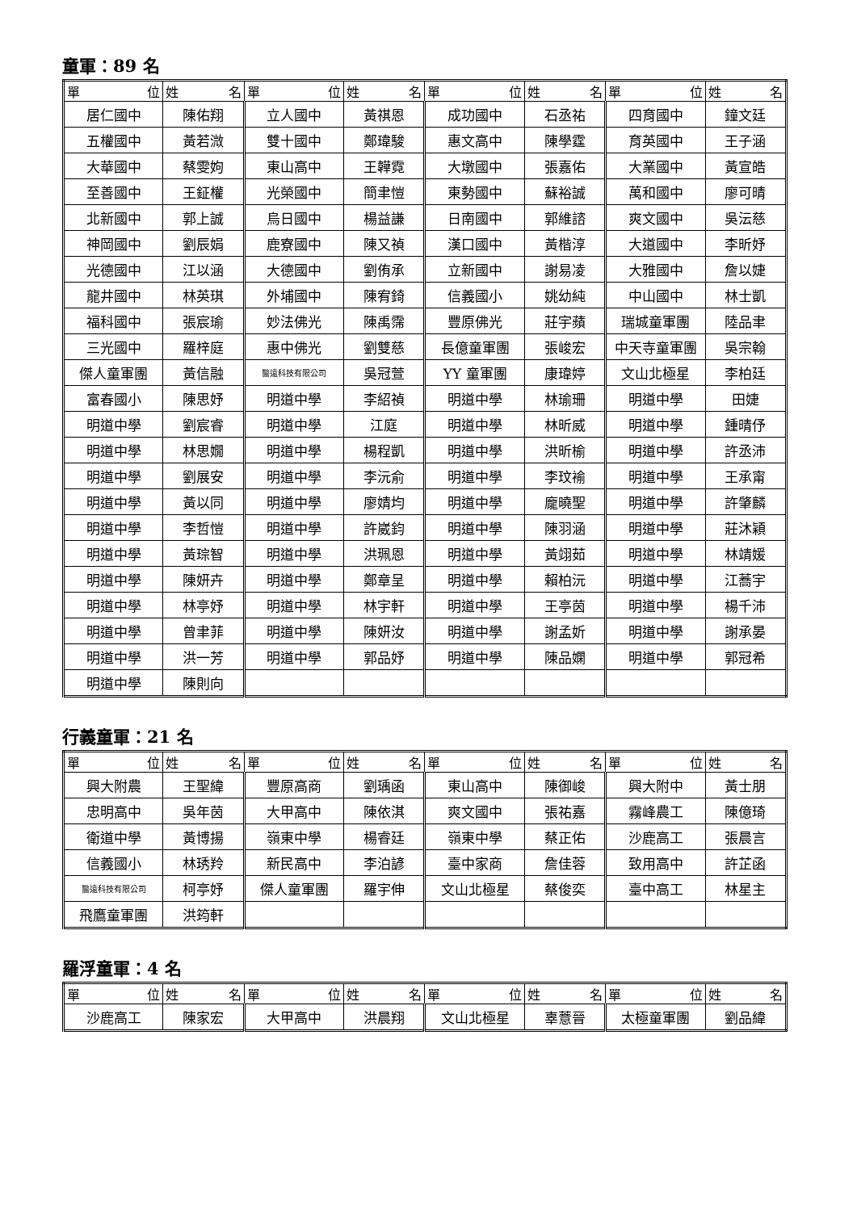童軍：89 名
| 單 位 | 姓 名 | 單 位 | 姓 名 | 單 位 | 姓 名 | 單 位 | 姓 名 |
| --- | --- | --- | --- | --- | --- | --- | --- |
| 居仁國中 | 陳佑翔 | 立人國中 | 黃祺恩 | 成功國中 | 石丞祐 | 四育國中 | 鐘文廷 |
| 五權國中 | 黃若溦 | 雙十國中 | 鄭瑋駿 | 惠文高中 | 陳學霆 | 育英國中 | 王子涵 |
| 大華國中 | 蔡雯姁 | 東山高中 | 王韡霓 | 大墩國中 | 張嘉佑 | 大業國中 | 黃宣皓 |
| 至善國中 | 王鉦權 | 光榮國中 | 簡聿愷 | 東勢國中 | 蘇裕誠 | 萬和國中 | 廖可晴 |
| 北新國中 | 郭上誠 | 烏日國中 | 楊益謙 | 日南國中 | 郭維諮 | 爽文國中 | 吳沄慈 |
| 神岡國中 | 劉辰娟 | 鹿寮國中 | 陳又禎 | 漢口國中 | 黃楷淳 | 大道國中 | 李昕妤 |
| 光德國中 | 江以涵 | 大德國中 | 劉侑承 | 立新國中 | 謝易凌 | 大雅國中 | 詹以婕 |
| 龍井國中 | 林英琪 | 外埔國中 | 陳宥錡 | 信義國小 | 姚幼純 | 中山國中 | 林士凱 |
| 福科國中 | 張宸瑜 | 妙法佛光 | 陳禹霈 | 豐原佛光 | 莊宇蘋 | 瑞城童軍團 | 陸品聿 |
| 三光國中 | 羅梓庭 | 惠中佛光 | 劉雙慈 | 長億童軍團 | 張峻宏 | 中天寺童軍團 | 吳宗翰 |
| 傑人童軍團 | 黃信融 | 醫遠科技有限公司 | 吳冠萱 | YY 童軍團 | 康瑋婷 | 文山北極星 | 李柏廷 |
| 富春國小 | 陳思妤 | 明道中學 | 李紹禎 | 明道中學 | 林瑜珊 | 明道中學 | 田婕 |
| 明道中學 | 劉宸睿 | 明道中學 | 江庭 | 明道中學 | 林昕威 | 明道中學 | 鍾晴伃 |
| 明道中學 | 林思嫺 | 明道中學 | 楊程凱 | 明道中學 | 洪昕榆 | 明道中學 | 許丞沛 |
| 明道中學 | 劉展安 | 明道中學 | 李沅俞 | 明道中學 | 李玟褕 | 明道中學 | 王承甯 |
| 明道中學 | 黃以同 | 明道中學 | 廖婧均 | 明道中學 | 龐曉聖 | 明道中學 | 許肇麟 |
| 明道中學 | 李哲愷 | 明道中學 | 許崴鈞 | 明道中學 | 陳羽涵 | 明道中學 | 莊沐穎 |
| 明道中學 | 黃琮智 | 明道中學 | 洪珮恩 | 明道中學 | 黃翊茹 | 明道中學 | 林靖媛 |
| 明道中學 | 陳妍卉 | 明道中學 | 鄭章呈 | 明道中學 | 賴柏沅 | 明道中學 | 江蕎宇 |
| 明道中學 | 林亭妤 | 明道中學 | 林宇軒 | 明道中學 | 王亭茵 | 明道中學 | 楊千沛 |
| 明道中學 | 曾聿菲 | 明道中學 | 陳妍汝 | 明道中學 | 謝孟妡 | 明道中學 | 謝承晏 |
| 明道中學 | 洪一芳 | 明道中學 | 郭品妤 | 明道中學 | 陳品嫻 | 明道中學 | 郭冠希 |
| 明道中學 | 陳則向 | | | | | | |
行義童軍：21 名
| 單 位 | 姓 名 | 單 位 | 姓 名 | 單 位 | 姓 名 | 單 位 | 姓 名 |
| --- | --- | --- | --- | --- | --- | --- | --- |
| 興大附農 | 王聖緯 | 豐原高商 | 劉瑀函 | 東山高中 | 陳御峻 | 興大附中 | 黃士朋 |
| 忠明高中 | 吳年茵 | 大甲高中 | 陳依淇 | 爽文國中 | 張祐嘉 | 霧峰農工 | 陳億琦 |
| 衛道中學 | 黃博揚 | 嶺東中學 | 楊睿廷 | 嶺東中學 | 蔡正佑 | 沙鹿高工 | 張晨言 |
| 信義國小 | 林琇羚 | 新民高中 | 李泊諺 | 臺中家商 | 詹佳蓉 | 致用高中 | 許芷函 |
| 醫遠科技有限公司 | 柯亭妤 | 傑人童軍團 | 羅宇伸 | 文山北極星 | 蔡俊奕 | 臺中高工 | 林星主 |
| 飛鷹童軍團 | 洪筠軒 | | | | | | |
羅浮童軍：4 名
| 單 位 | 姓 名 | 單 位 | 姓 名 | 單 位 | 姓 名 | 單 位 | 姓 名 |
| --- | --- | --- | --- | --- | --- | --- | --- |
| 沙鹿高工 | 陳家宏 | 大甲高中 | 洪晨翔 | 文山北極星 | 辜薏晉 | 太極童軍團 | 劉品緯 |